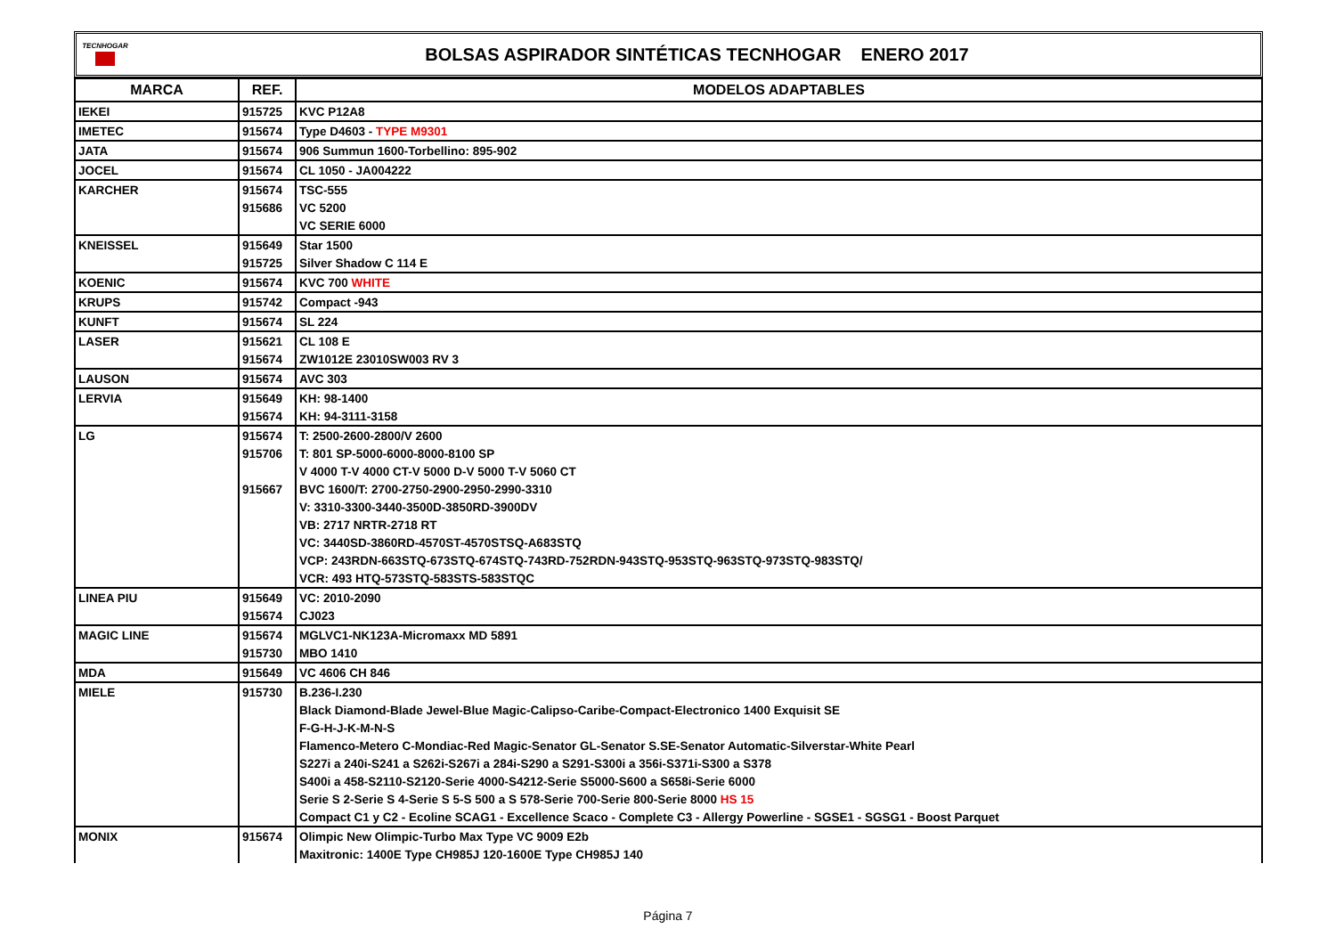TECNHOGAR
BOLSAS ASPIRADOR SINTÉTICAS TECNHOGAR ENERO 2017
| MARCA | REF. | MODELOS ADAPTABLES |
| --- | --- | --- |
| IEKEI | 915725 | KVC P12A8 |
| IMETEC | 915674 | Type D4603 - TYPE M9301 |
| JATA | 915674 | 906 Summun 1600-Torbellino: 895-902 |
| JOCEL | 915674 | CL 1050 - JA004222 |
| KARCHER | 915674 | TSC-555 |
| | 915686 | VC 5200 |
| | | VC SERIE 6000 |
| KNEISSEL | 915649 | Star 1500 |
| | 915725 | Silver Shadow C 114 E |
| KOENIC | 915674 | KVC 700 WHITE |
| KRUPS | 915742 | Compact -943 |
| KUNFT | 915674 | SL 224 |
| LASER | 915621 | CL 108 E |
| | 915674 | ZW1012E 23010SW003 RV 3 |
| LAUSON | 915674 | AVC 303 |
| LERVIA | 915649 | KH: 98-1400 |
| | 915674 | KH: 94-3111-3158 |
| LG | 915674 | T: 2500-2600-2800/V 2600 |
| | 915706 | T: 801 SP-5000-6000-8000-8100 SP |
| | | V 4000 T-V 4000 CT-V 5000 D-V 5000 T-V 5060 CT |
| | 915667 | BVC 1600/T: 2700-2750-2900-2950-2990-3310 |
| | | V: 3310-3300-3440-3500D-3850RD-3900DV |
| | | VB: 2717 NRTR-2718 RT |
| | | VC: 3440SD-3860RD-4570ST-4570STSQ-A683STQ |
| | | VCP: 243RDN-663STQ-673STQ-674STQ-743RD-752RDN-943STQ-953STQ-963STQ-973STQ-983STQ/ |
| | | VCR: 493 HTQ-573STQ-583STS-583STQC |
| LINEA PIU | 915649 | VC: 2010-2090 |
| | 915674 | CJ023 |
| MAGIC LINE | 915674 | MGLVC1-NK123A-Micromaxx MD 5891 |
| | 915730 | MBO 1410 |
| MDA | 915649 | VC 4606 CH 846 |
| MIELE | 915730 | B.236-I.230 |
| | | Black Diamond-Blade Jewel-Blue Magic-Calipso-Caribe-Compact-Electronico 1400 Exquisit SE |
| | | F-G-H-J-K-M-N-S |
| | | Flamenco-Metero C-Mondiac-Red Magic-Senator GL-Senator S.SE-Senator Automatic-Silverstar-White Pearl |
| | | S227i a 240i-S241 a S262i-S267i a 284i-S290 a S291-S300i a 356i-S371i-S300 a S378 |
| | | S400i a 458-S2110-S2120-Serie 4000-S4212-Serie S5000-S600 a S658i-Serie 6000 |
| | | Serie S 2-Serie S 4-Serie S 5-S 500 a S 578-Serie 700-Serie 800-Serie 8000 HS 15 |
| | | Compact C1 y C2 - Ecoline SCAG1 - Excellence Scaco - Complete C3 - Allergy Powerline - SGSE1 - SGSG1 - Boost Parquet |
| MONIX | 915674 | Olimpic New Olimpic-Turbo Max Type VC 9009 E2b |
| | | Maxitronic: 1400E Type CH985J 120-1600E Type CH985J 140 |
Página 7